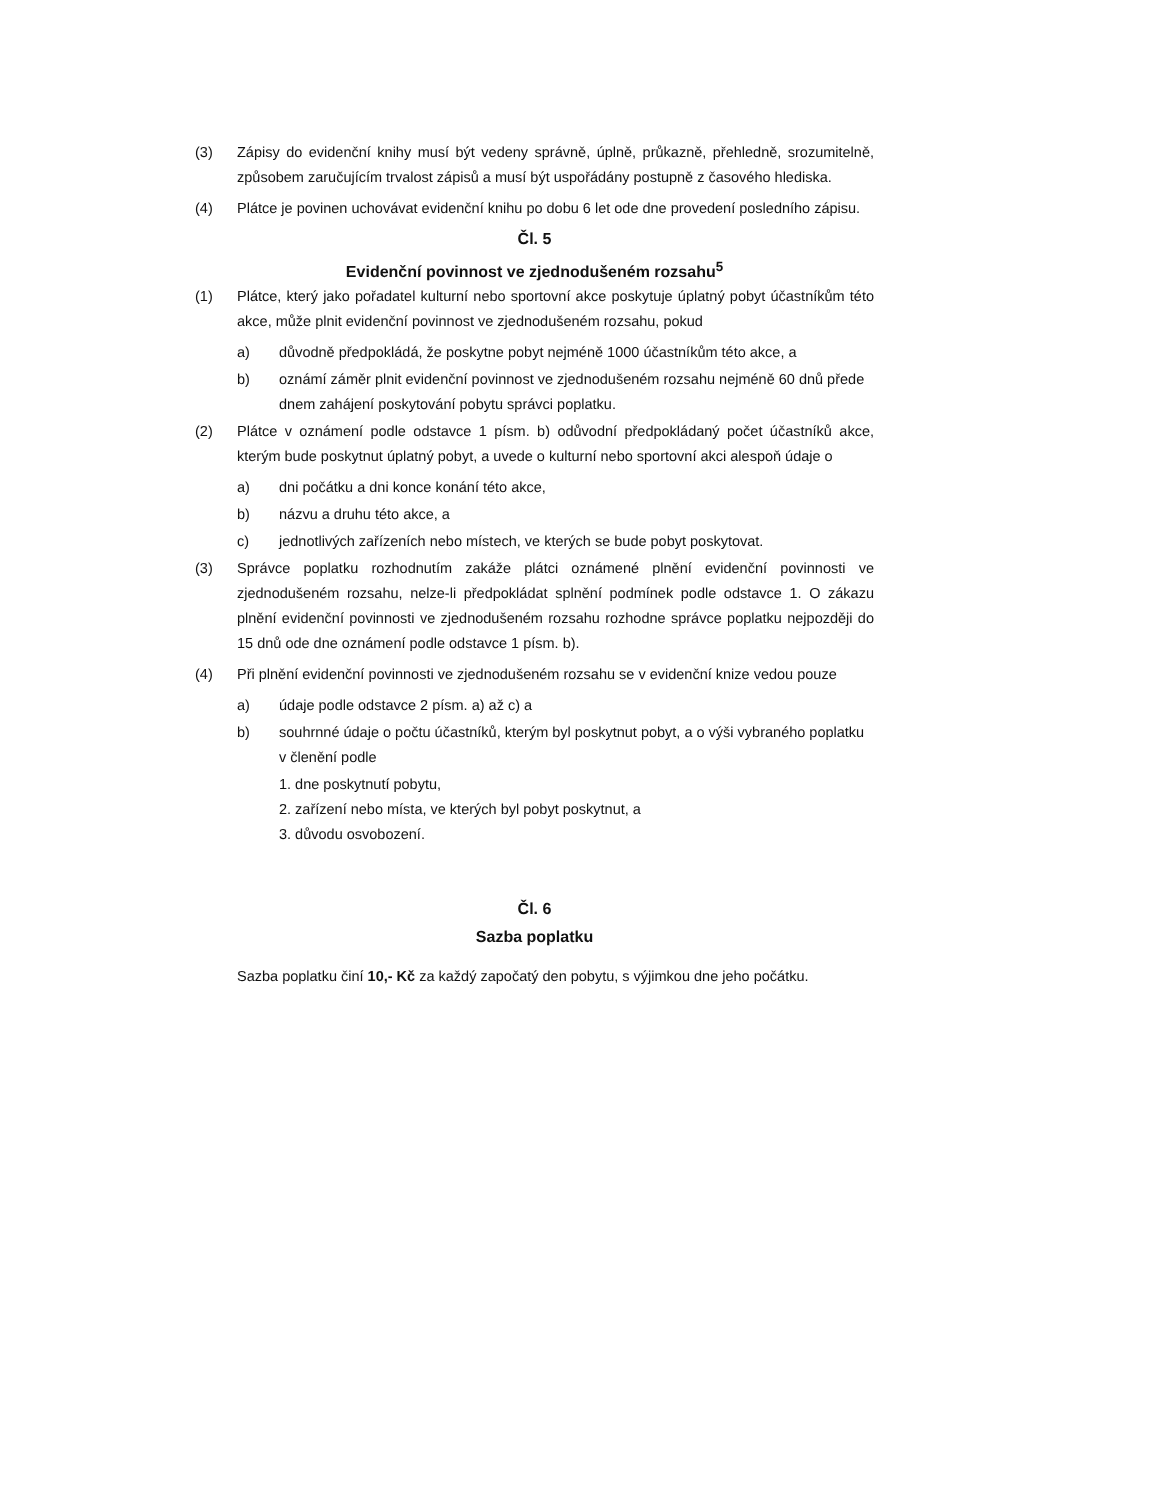(3) Zápisy do evidenční knihy musí být vedeny správně, úplně, průkazně, přehledně, srozumitelně, způsobem zaručujícím trvalost zápisů a musí být uspořádány postupně z časového hlediska.
(4) Plátce je povinen uchovávat evidenční knihu po dobu 6 let ode dne provedení posledního zápisu.
Čl. 5
Evidenční povinnost ve zjednodušeném rozsahu<sup>5</sup>
(1) Plátce, který jako pořadatel kulturní nebo sportovní akce poskytuje úplatný pobyt účastníkům této akce, může plnit evidenční povinnost ve zjednodušeném rozsahu, pokud
a) důvodně předpokládá, že poskytne pobyt nejméně 1000 účastníkům této akce, a
b) oznámí záměr plnit evidenční povinnost ve zjednodušeném rozsahu nejméně 60 dnů přede dnem zahájení poskytování pobytu správci poplatku.
(2) Plátce v oznámení podle odstavce 1 písm. b) odůvodní předpokládaný počet účastníků akce, kterým bude poskytnut úplatný pobyt, a uvede o kulturní nebo sportovní akci alespoň údaje o
a) dni počátku a dni konce konání této akce,
b) názvu a druhu této akce, a
c) jednotlivých zařízeních nebo místech, ve kterých se bude pobyt poskytovat.
(3) Správce poplatku rozhodnutím zakáže plátci oznámené plnění evidenční povinnosti ve zjednodušeném rozsahu, nelze-li předpokládat splnění podmínek podle odstavce 1. O zákazu plnění evidenční povinnosti ve zjednodušeném rozsahu rozhodne správce poplatku nejpozději do 15 dnů ode dne oznámení podle odstavce 1 písm. b).
(4) Při plnění evidenční povinnosti ve zjednodušeném rozsahu se v evidenční knize vedou pouze
a) údaje podle odstavce 2 písm. a) až c) a
b) souhrnné údaje o počtu účastníků, kterým byl poskytnut pobyt, a o výši vybraného poplatku v členění podle
1. dne poskytnutí pobytu,
2. zařízení nebo místa, ve kterých byl pobyt poskytnut, a
3. důvodu osvobození.
Čl. 6
Sazba poplatku
Sazba poplatku činí 10,- Kč za každý započatý den pobytu, s výjimkou dne jeho počátku.